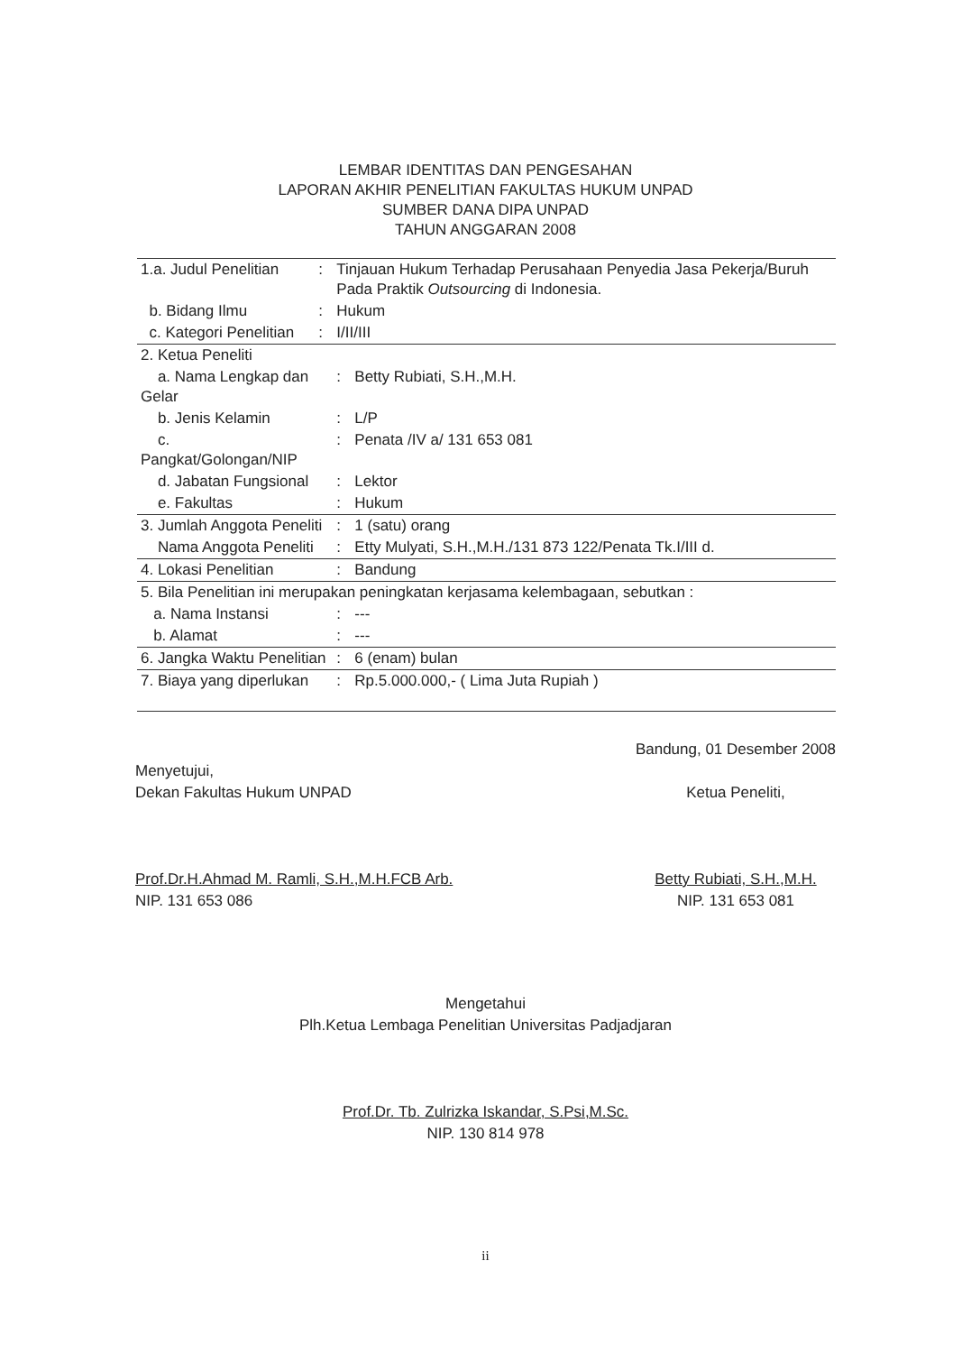LEMBAR IDENTITAS DAN PENGESAHAN
LAPORAN AKHIR PENELITIAN FAKULTAS HUKUM UNPAD
SUMBER DANA DIPA UNPAD
TAHUN ANGGARAN 2008
| 1.a. Judul Penelitian | : | Tinjauan Hukum Terhadap Perusahaan Penyedia Jasa Pekerja/Buruh Pada Praktik Outsourcing di Indonesia. | |
| b. Bidang Ilmu | : | Hukum | |
| c. Kategori Penelitian | : | I/II/III | |
| 2. Ketua Peneliti | | | |
| a. Nama Lengkap dan Gelar | | : | Betty Rubiati, S.H.,M.H. |
| b. Jenis Kelamin | | : | L/P |
| c. Pangkat/Golongan/NIP | | : | Penata /IV a/ 131 653 081 |
| d. Jabatan Fungsional | | : | Lektor |
| e. Fakultas | | : | Hukum |
| 3. Jumlah Anggota Peneliti | | : | 1 (satu) orang |
| Nama Anggota Peneliti | | : | Etty Mulyati, S.H.,M.H./131 873 122/Penata Tk.I/III d. |
| 4. Lokasi Penelitian | | : | Bandung |
| 5. Bila Penelitian ini merupakan peningkatan kerjasama kelembagaan, sebutkan : | | | |
| a. Nama Instansi | | : | --- |
| b. Alamat | | : | --- |
| 6. Jangka Waktu Penelitian | | : | 6 (enam) bulan |
| 7. Biaya yang diperlukan | | : | Rp.5.000.000,- ( Lima Juta Rupiah ) |
Menyetujui,
Dekan Fakultas Hukum UNPAD
Prof.Dr.H.Ahmad M. Ramli, S.H.,M.H.FCB Arb.
NIP. 131 653 086
Bandung, 01 Desember 2008
Ketua Peneliti,
Betty Rubiati, S.H.,M.H.
NIP. 131 653 081
Mengetahui
Plh.Ketua Lembaga Penelitian Universitas Padjadjaran
Prof.Dr. Tb. Zulrizka Iskandar, S.Psi,M.Sc.
NIP. 130 814 978
ii